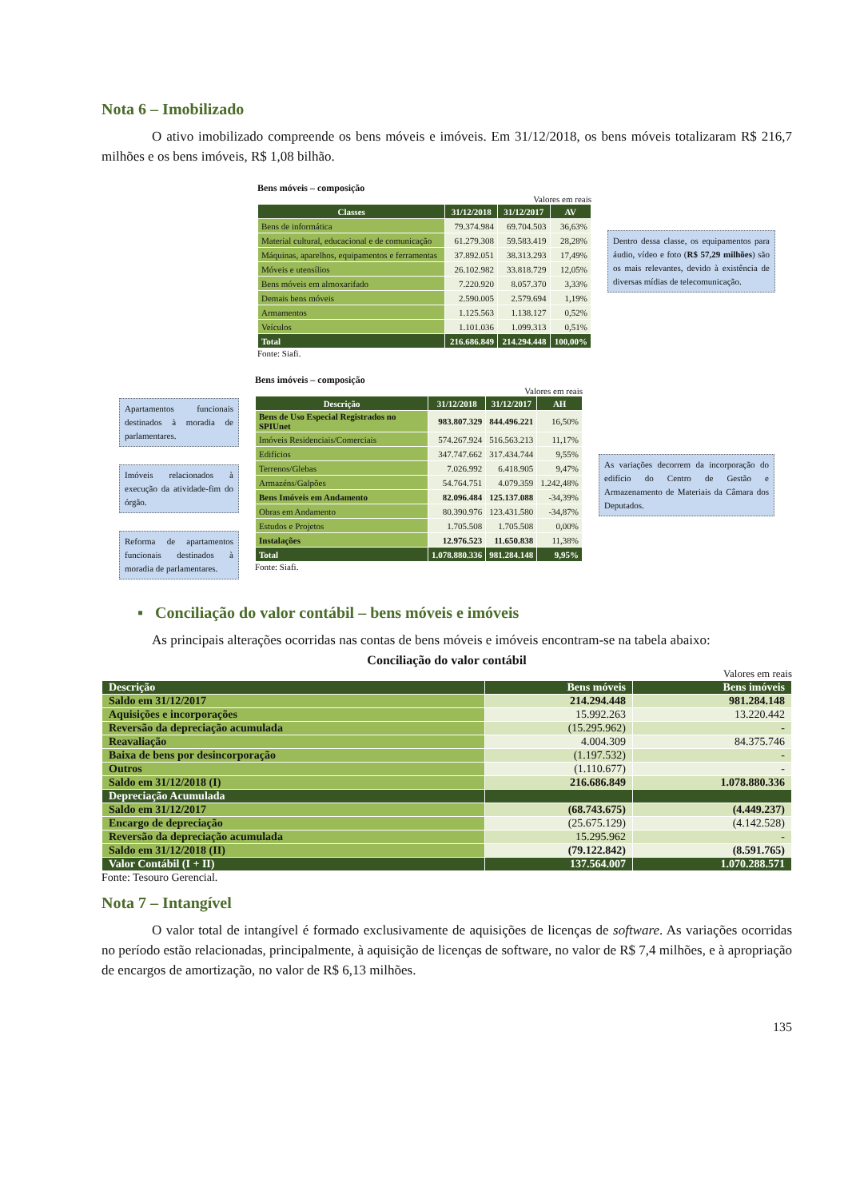Nota 6 – Imobilizado
O ativo imobilizado compreende os bens móveis e imóveis. Em 31/12/2018, os bens móveis totalizaram R$ 216,7 milhões e os bens imóveis, R$ 1,08 bilhão.
Bens móveis – composição
Valores em reais
| Classes | 31/12/2018 | 31/12/2017 | AV |
| --- | --- | --- | --- |
| Bens de informática | 79.374.984 | 69.704.503 | 36,63% |
| Material cultural, educacional e de comunicação | 61.279.308 | 59.583.419 | 28,28% |
| Máquinas, aparelhos, equipamentos e ferramentas | 37.892.051 | 38.313.293 | 17,49% |
| Móveis e utensílios | 26.102.982 | 33.818.729 | 12,05% |
| Bens móveis em almoxarifado | 7.220.920 | 8.057.370 | 3,33% |
| Demais bens móveis | 2.590.005 | 2.579.694 | 1,19% |
| Armamentos | 1.125.563 | 1.138.127 | 0,52% |
| Veículos | 1.101.036 | 1.099.313 | 0,51% |
| Total | 216.686.849 | 214.294.448 | 100,00% |
Fonte: Siafi.
Dentro dessa classe, os equipamentos para áudio, vídeo e foto (R$ 57,29 milhões) são os mais relevantes, devido à existência de diversas mídias de telecomunicação.
Apartamentos funcionais destinados à moradia de parlamentares.
Imóveis relacionados à execução da atividade-fim do órgão.
Reforma de apartamentos funcionais destinados à moradia de parlamentares.
Bens imóveis – composição
Valores em reais
| Descrição | 31/12/2018 | 31/12/2017 | AH |
| --- | --- | --- | --- |
| Bens de Uso Especial Registrados no SPIUnet | 983.807.329 | 844.496.221 | 16,50% |
| Imóveis Residenciais/Comerciais | 574.267.924 | 516.563.213 | 11,17% |
| Edifícios | 347.747.662 | 317.434.744 | 9,55% |
| Terrenos/Glebas | 7.026.992 | 6.418.905 | 9,47% |
| Armazéns/Galpões | 54.764.751 | 4.079.359 | 1.242,48% |
| Bens Imóveis em Andamento | 82.096.484 | 125.137.088 | -34,39% |
| Obras em Andamento | 80.390.976 | 123.431.580 | -34,87% |
| Estudos e Projetos | 1.705.508 | 1.705.508 | 0,00% |
| Instalações | 12.976.523 | 11.650.838 | 11,38% |
| Total | 1.078.880.336 | 981.284.148 | 9,95% |
Fonte: Siafi.
As variações decorrem da incorporação do edifício do Centro de Gestão e Armazenamento de Materiais da Câmara dos Deputados.
▪ Conciliação do valor contábil – bens móveis e imóveis
As principais alterações ocorridas nas contas de bens móveis e imóveis encontram-se na tabela abaixo:
Conciliação do valor contábil
Valores em reais
| Descrição | Bens móveis | Bens imóveis |
| --- | --- | --- |
| Saldo em 31/12/2017 | 214.294.448 | 981.284.148 |
| Aquisições e incorporações | 15.992.263 | 13.220.442 |
| Reversão da depreciação acumulada | (15.295.962) | - |
| Reavaliação | 4.004.309 | 84.375.746 |
| Baixa de bens por desincorporação | (1.197.532) | - |
| Outros | (1.110.677) | - |
| Saldo em 31/12/2018 (I) | 216.686.849 | 1.078.880.336 |
| Depreciação Acumulada | | |
| Saldo em 31/12/2017 | (68.743.675) | (4.449.237) |
| Encargo de depreciação | (25.675.129) | (4.142.528) |
| Reversão da depreciação acumulada | 15.295.962 | - |
| Saldo em 31/12/2018 (II) | (79.122.842) | (8.591.765) |
| Valor Contábil (I + II) | 137.564.007 | 1.070.288.571 |
Fonte: Tesouro Gerencial.
Nota 7 – Intangível
O valor total de intangível é formado exclusivamente de aquisições de licenças de software. As variações ocorridas no período estão relacionadas, principalmente, à aquisição de licenças de software, no valor de R$ 7,4 milhões, e à apropriação de encargos de amortização, no valor de R$ 6,13 milhões.
135